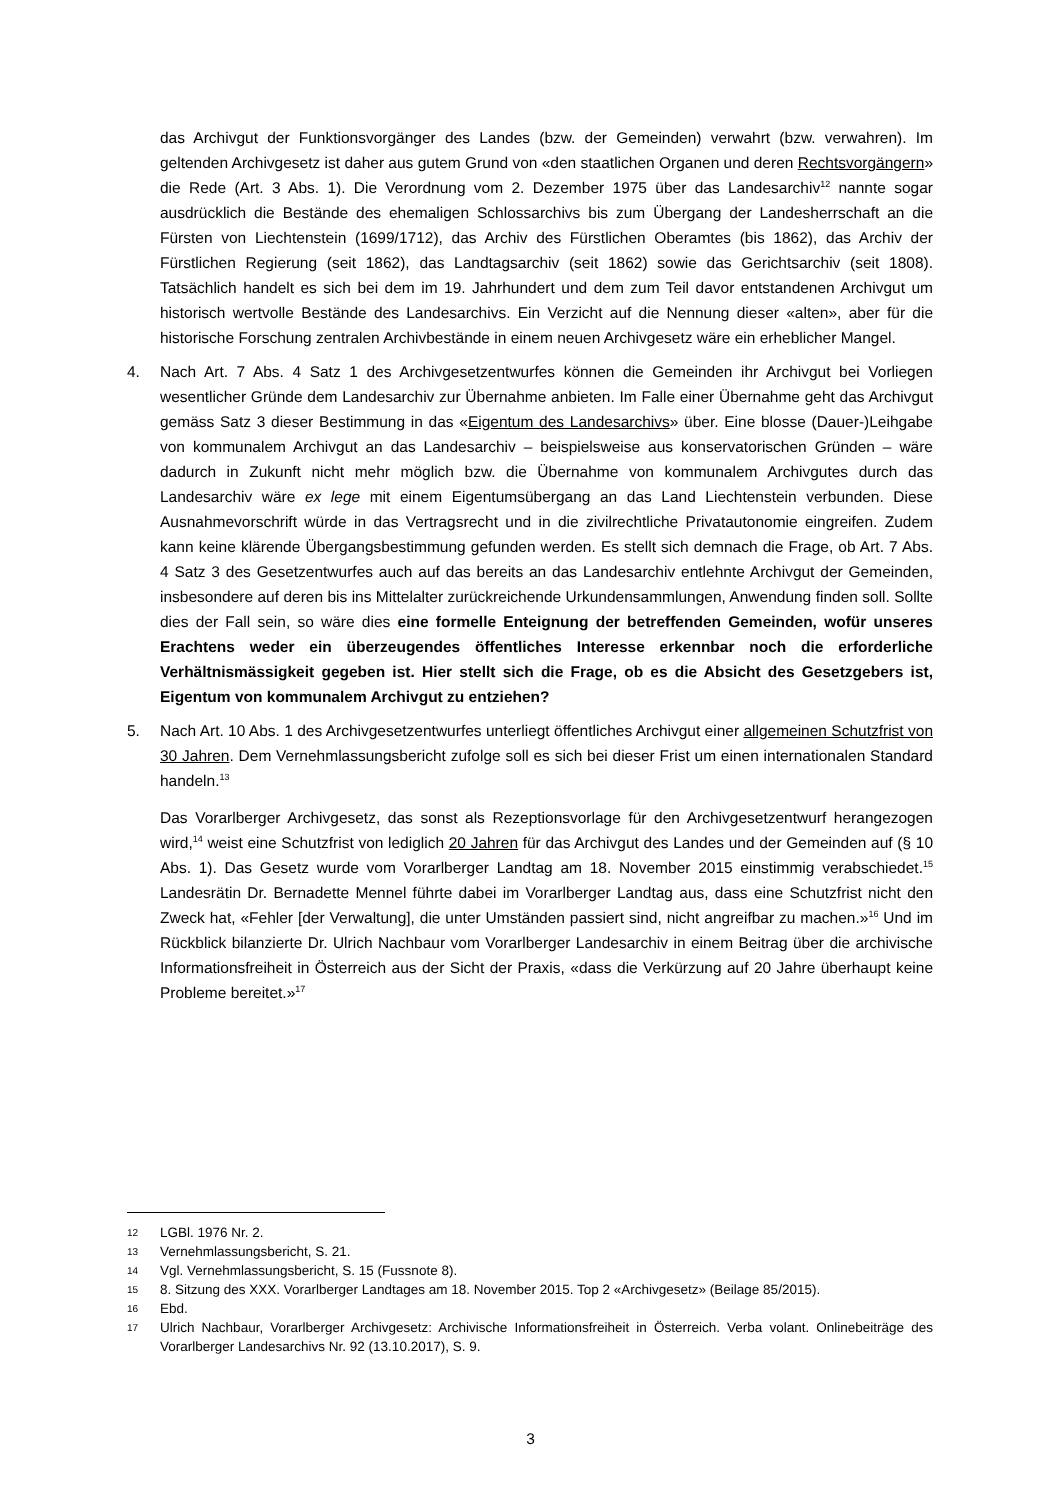das Archivgut der Funktionsvorgänger des Landes (bzw. der Gemeinden) verwahrt (bzw. verwahren). Im geltenden Archivgesetz ist daher aus gutem Grund von «den staatlichen Organen und deren Rechtsvorgängern» die Rede (Art. 3 Abs. 1). Die Verordnung vom 2. Dezember 1975 über das Landesarchiv<sup>12</sup> nannte sogar ausdrücklich die Bestände des ehemaligen Schlossarchivs bis zum Übergang der Landesherrschaft an die Fürsten von Liechtenstein (1699/1712), das Archiv des Fürstlichen Oberamtes (bis 1862), das Archiv der Fürstlichen Regierung (seit 1862), das Landtagsarchiv (seit 1862) sowie das Gerichtsarchiv (seit 1808). Tatsächlich handelt es sich bei dem im 19. Jahrhundert und dem zum Teil davor entstandenen Archivgut um historisch wertvolle Bestände des Landesarchivs. Ein Verzicht auf die Nennung dieser «alten», aber für die historische Forschung zentralen Archivbestände in einem neuen Archivgesetz wäre ein erheblicher Mangel.
4. Nach Art. 7 Abs. 4 Satz 1 des Archivgesetzentwurfes können die Gemeinden ihr Archivgut bei Vorliegen wesentlicher Gründe dem Landesarchiv zur Übernahme anbieten. Im Falle einer Übernahme geht das Archivgut gemäss Satz 3 dieser Bestimmung in das «Eigentum des Landesarchivs» über. Eine blosse (Dauer-)Leihgabe von kommunalem Archivgut an das Landesarchiv – beispielsweise aus konservatorischen Gründen – wäre dadurch in Zukunft nicht mehr möglich bzw. die Übernahme von kommunalem Archivgutes durch das Landesarchiv wäre ex lege mit einem Eigentumsübergang an das Land Liechtenstein verbunden. Diese Ausnahmevorschrift würde in das Vertragsrecht und in die zivilrechtliche Privatautonomie eingreifen. Zudem kann keine klärende Übergangsbestimmung gefunden werden. Es stellt sich demnach die Frage, ob Art. 7 Abs. 4 Satz 3 des Gesetzentwurfes auch auf das bereits an das Landesarchiv entlehnte Archivgut der Gemeinden, insbesondere auf deren bis ins Mittelalter zurückreichende Urkundensammlungen, Anwendung finden soll. Sollte dies der Fall sein, so wäre dies eine formelle Enteignung der betreffenden Gemeinden, wofür unseres Erachtens weder ein überzeugendes öffentliches Interesse erkennbar noch die erforderliche Verhältnismässigkeit gegeben ist. Hier stellt sich die Frage, ob es die Absicht des Gesetzgebers ist, Eigentum von kommunalem Archivgut zu entziehen?
5. Nach Art. 10 Abs. 1 des Archivgesetzentwurfes unterliegt öffentliches Archivgut einer allgemeinen Schutzfrist von 30 Jahren. Dem Vernehmlassungsbericht zufolge soll es sich bei dieser Frist um einen internationalen Standard handeln.<sup>13</sup>
Das Vorarlberger Archivgesetz, das sonst als Rezeptionsvorlage für den Archivgesetzentwurf herangezogen wird,<sup>14</sup> weist eine Schutzfrist von lediglich 20 Jahren für das Archivgut des Landes und der Gemeinden auf (§ 10 Abs. 1). Das Gesetz wurde vom Vorarlberger Landtag am 18. November 2015 einstimmig verabschiedet.<sup>15</sup> Landesrätin Dr. Bernadette Mennel führte dabei im Vorarlberger Landtag aus, dass eine Schutzfrist nicht den Zweck hat, «Fehler [der Verwaltung], die unter Umständen passiert sind, nicht angreifbar zu machen.»<sup>16</sup> Und im Rückblick bilanzierte Dr. Ulrich Nachbaur vom Vorarlberger Landesarchiv in einem Beitrag über die archivische Informationsfreiheit in Österreich aus der Sicht der Praxis, «dass die Verkürzung auf 20 Jahre überhaupt keine Probleme bereitet.»<sup>17</sup>
12 LGBl. 1976 Nr. 2.
13 Vernehmlassungsbericht, S. 21.
14 Vgl. Vernehmlassungsbericht, S. 15 (Fussnote 8).
15 8. Sitzung des XXX. Vorarlberger Landtages am 18. November 2015. Top 2 «Archivgesetz» (Beilage 85/2015).
16 Ebd.
17 Ulrich Nachbaur, Vorarlberger Archivgesetz: Archivische Informationsfreiheit in Österreich. Verba volant. Onlinebeiträge des Vorarlberger Landesarchivs Nr. 92 (13.10.2017), S. 9.
3